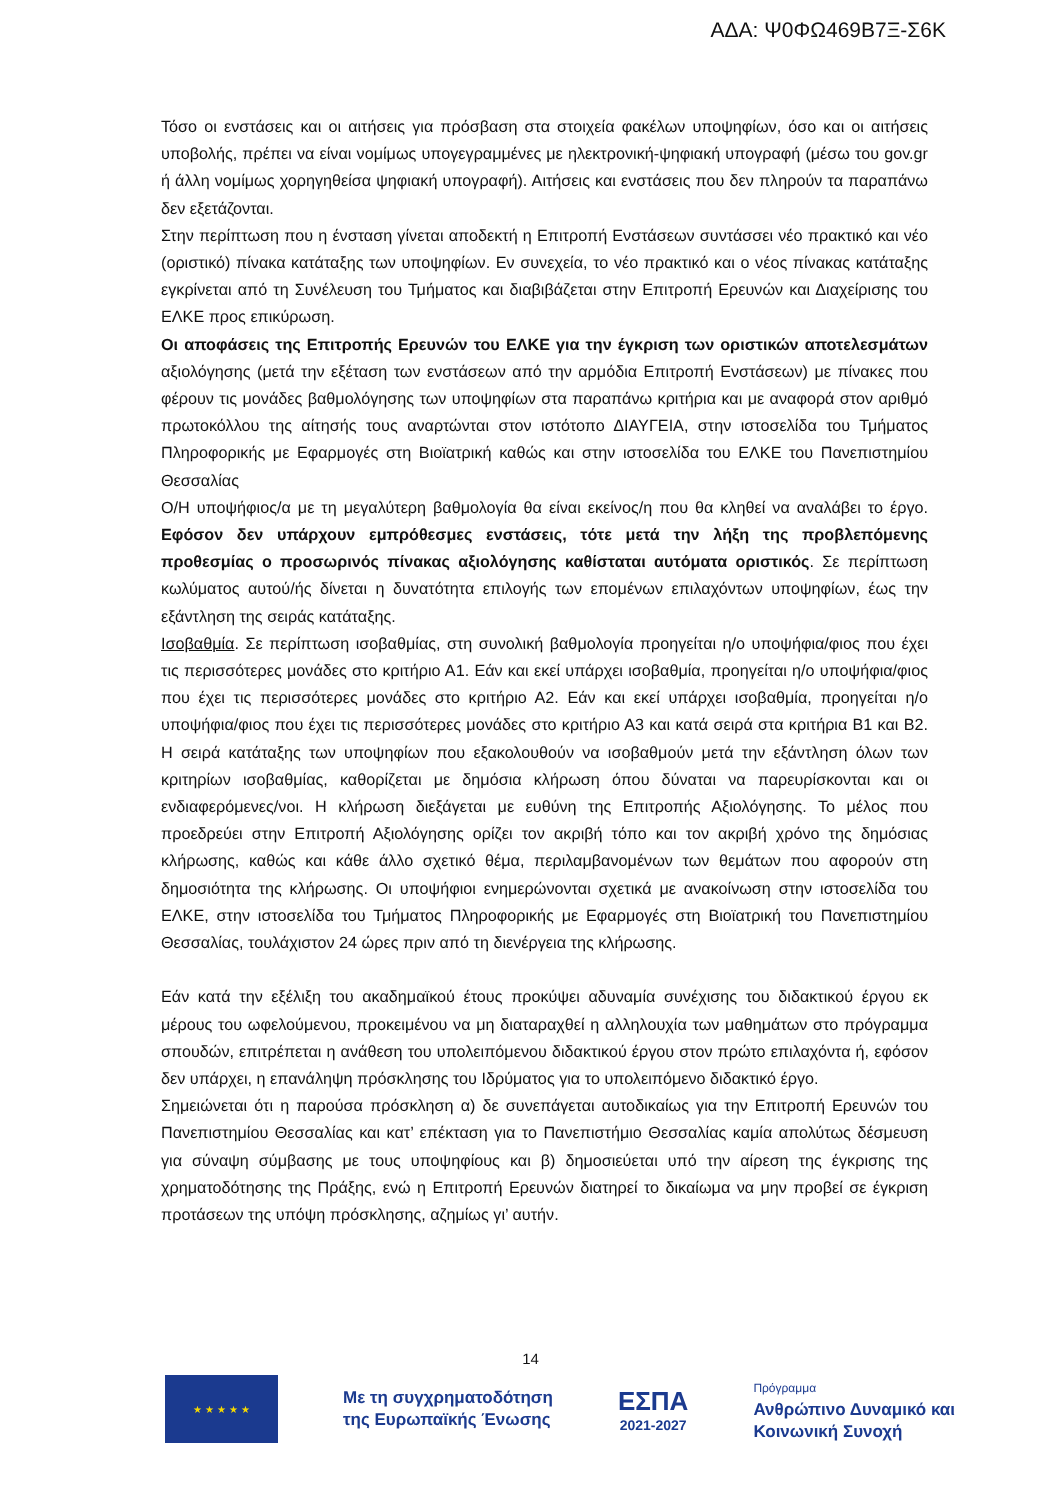ΑΔΑ: Ψ0ΦΩ469Β7Ξ-Σ6Κ
Τόσο οι ενστάσεις και οι αιτήσεις για πρόσβαση στα στοιχεία φακέλων υποψηφίων, όσο και οι αιτήσεις υποβολής, πρέπει να είναι νομίμως υπογεγραμμένες με ηλεκτρονική-ψηφιακή υπογραφή (μέσω του gov.gr ή άλλη νομίμως χορηγηθείσα ψηφιακή υπογραφή). Αιτήσεις και ενστάσεις που δεν πληρούν τα παραπάνω δεν εξετάζονται.
Στην περίπτωση που η ένσταση γίνεται αποδεκτή η Επιτροπή Ενστάσεων συντάσσει νέο πρακτικό και νέο (οριστικό) πίνακα κατάταξης των υποψηφίων. Εν συνεχεία, το νέο πρακτικό και ο νέος πίνακας κατάταξης εγκρίνεται από τη Συνέλευση του Τμήματος και διαβιβάζεται στην Επιτροπή Ερευνών και Διαχείρισης του ΕΛΚΕ προς επικύρωση.
Οι αποφάσεις της Επιτροπής Ερευνών του ΕΛΚΕ για την έγκριση των οριστικών αποτελεσμάτων αξιολόγησης (μετά την εξέταση των ενστάσεων από την αρμόδια Επιτροπή Ενστάσεων) με πίνακες που φέρουν τις μονάδες βαθμολόγησης των υποψηφίων στα παραπάνω κριτήρια και με αναφορά στον αριθμό πρωτοκόλλου της αίτησής τους αναρτώνται στον ιστότοπο ΔΙΑΥΓΕΙΑ, στην ιστοσελίδα του Τμήματος Πληροφορικής με Εφαρμογές στη Βιοϊατρική καθώς και στην ιστοσελίδα του ΕΛΚΕ του Πανεπιστημίου Θεσσαλίας
Ο/Η υποψήφιος/α με τη μεγαλύτερη βαθμολογία θα είναι εκείνος/η που θα κληθεί να αναλάβει το έργο. Εφόσον δεν υπάρχουν εμπρόθεσμες ενστάσεις, τότε μετά την λήξη της προβλεπόμενης προθεσμίας ο προσωρινός πίνακας αξιολόγησης καθίσταται αυτόματα οριστικός. Σε περίπτωση κωλύματος αυτού/ής δίνεται η δυνατότητα επιλογής των επομένων επιλαχόντων υποψηφίων, έως την εξάντληση της σειράς κατάταξης.
Ισοβαθμία. Σε περίπτωση ισοβαθμίας, στη συνολική βαθμολογία προηγείται η/ο υποψήφια/φιος που έχει τις περισσότερες μονάδες στο κριτήριο Α1. Εάν και εκεί υπάρχει ισοβαθμία, προηγείται η/ο υποψήφια/φιος που έχει τις περισσότερες μονάδες στο κριτήριο Α2. Εάν και εκεί υπάρχει ισοβαθμία, προηγείται η/ο υποψήφια/φιος που έχει τις περισσότερες μονάδες στο κριτήριο Α3 και κατά σειρά στα κριτήρια Β1 και Β2. Η σειρά κατάταξης των υποψηφίων που εξακολουθούν να ισοβαθμούν μετά την εξάντληση όλων των κριτηρίων ισοβαθμίας, καθορίζεται με δημόσια κλήρωση όπου δύναται να παρευρίσκονται και οι ενδιαφερόμενες/νοι. Η κλήρωση διεξάγεται με ευθύνη της Επιτροπής Αξιολόγησης. Το μέλος που προεδρεύει στην Επιτροπή Αξιολόγησης ορίζει τον ακριβή τόπο και τον ακριβή χρόνο της δημόσιας κλήρωσης, καθώς και κάθε άλλο σχετικό θέμα, περιλαμβανομένων των θεμάτων που αφορούν στη δημοσιότητα της κλήρωσης. Οι υποψήφιοι ενημερώνονται σχετικά με ανακοίνωση στην ιστοσελίδα του ΕΛΚΕ, στην ιστοσελίδα του Τμήματος Πληροφορικής με Εφαρμογές στη Βιοϊατρική του Πανεπιστημίου Θεσσαλίας, τουλάχιστον 24 ώρες πριν από τη διενέργεια της κλήρωσης.
Εάν κατά την εξέλιξη του ακαδημαϊκού έτους προκύψει αδυναμία συνέχισης του διδακτικού έργου εκ μέρους του ωφελούμενου, προκειμένου να μη διαταραχθεί η αλληλουχία των μαθημάτων στο πρόγραμμα σπουδών, επιτρέπεται η ανάθεση του υπολειπόμενου διδακτικού έργου στον πρώτο επιλαχόντα ή, εφόσον δεν υπάρχει, η επανάληψη πρόσκλησης του Ιδρύματος για το υπολειπόμενο διδακτικό έργο.
Σημειώνεται ότι η παρούσα πρόσκληση α) δε συνεπάγεται αυτοδικαίως για την Επιτροπή Ερευνών του Πανεπιστημίου Θεσσαλίας και κατ’ επέκταση για το Πανεπιστήμιο Θεσσαλίας καμία απολύτως δέσμευση για σύναψη σύμβασης με τους υποψηφίους και β) δημοσιεύεται υπό την αίρεση της έγκρισης της χρηματοδότησης της Πράξης, ενώ η Επιτροπή Ερευνών διατηρεί το δικαίωμα να μην προβεί σε έγκριση προτάσεων της υπόψη πρόσκλησης, αζημίως γι’ αυτήν.
14
★ ★ ★ ★ ★
Με τη συγχρηματοδότηση
της Ευρωπαϊκής Ένωσης
ΕΣΠΑ
2021-2027
Πρόγραμμα
Ανθρώπινο Δυναμικό και
Κοινωνική Συνοχή